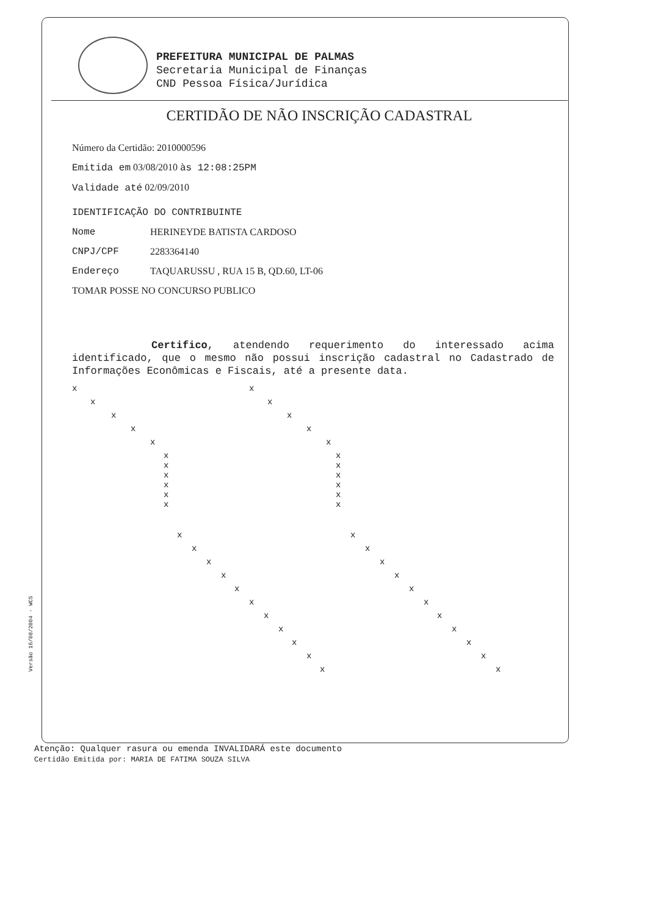PREFEITURA MUNICIPAL DE PALMAS
Secretaria Municipal de Finanças
CND Pessoa Física/Jurídica
CERTIDÃO DE NÃO INSCRIÇÃO CADASTRAL
Número da Certidão: 2010000596
Emitida em 03/08/2010 às 12:08:25PM
Validade até 02/09/2010
IDENTIFICAÇÃO DO CONTRIBUINTE
Nome HERINEYDE BATISTA CARDOSO
CNPJ/CPF 2283364140
Endereço TAQUARUSSU , RUA 15 B, QD.60, LT-06
TOMAR POSSE NO CONCURSO PUBLICO
Certifico, atendendo requerimento do interessado acima identificado, que o mesmo não possui inscrição cadastral no Cadastrado de Informações Econômicas e Fiscais, até a presente data.
x x
x x
x x
x x
x x
x
x
x
x
x
x
x
x
x
x
x
x
x x
x x
x x
x x
x x
x x
x x
x x
x x
x x
x x
Versão 16/08/2004 - WCS
Atenção: Qualquer rasura ou emenda INVALIDARÁ este documento
Certidão Emitida por: MARIA DE FATIMA SOUZA SILVA